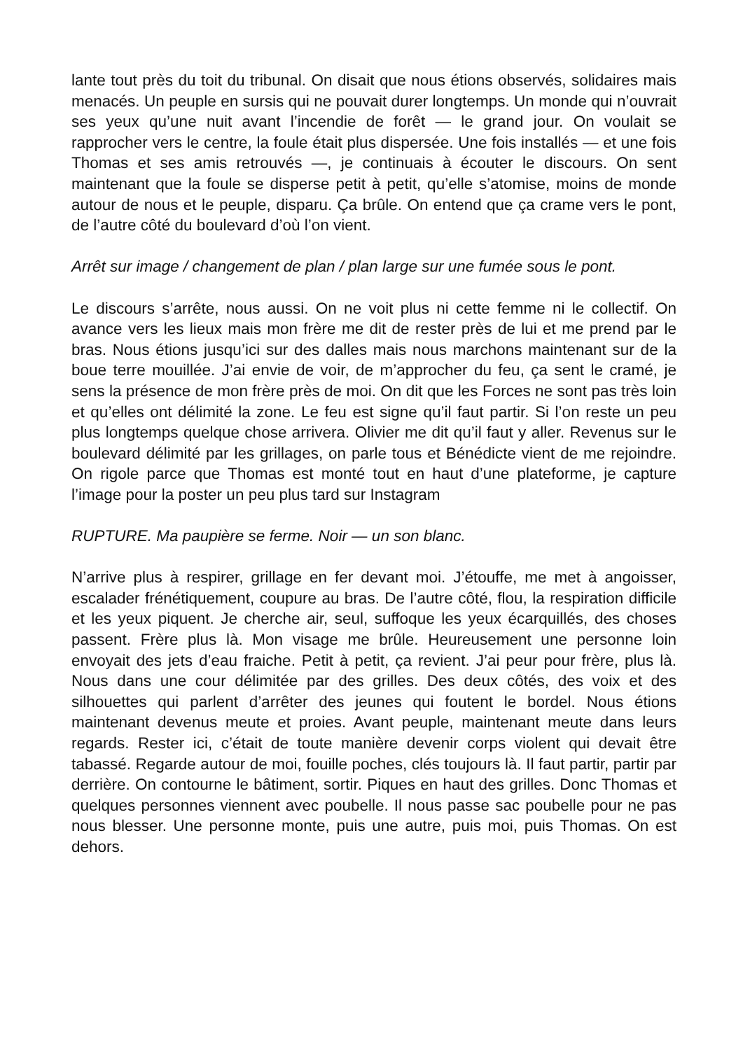lante tout près du toit du tribunal. On disait que nous étions observés, solidaires mais menacés. Un peuple en sursis qui ne pouvait durer longtemps. Un monde qui n’ouvrait ses yeux qu’une nuit avant l’incendie de forêt — le grand jour. On voulait se rapprocher vers le centre, la foule était plus dispersée. Une fois installés — et une fois Thomas et ses amis retrouvés —, je continuais à écouter le discours. On sent maintenant que la foule se disperse petit à petit, qu’elle s’atomise, moins de monde autour de nous et le peuple, disparu. Ça brûle. On entend que ça crame vers le pont, de l’autre côté du boulevard d’où l’on vient.
Arrêt sur image / changement de plan / plan large sur une fumée sous le pont.
Le discours s’arrête, nous aussi. On ne voit plus ni cette femme ni le collectif. On avance vers les lieux mais mon frère me dit de rester près de lui et me prend par le bras. Nous étions jusqu’ici sur des dalles mais nous marchons maintenant sur de la boue terre mouillée. J’ai envie de voir, de m’approcher du feu, ça sent le cramé, je sens la présence de mon frère près de moi. On dit que les Forces ne sont pas très loin et qu’elles ont délimité la zone. Le feu est signe qu’il faut partir. Si l’on reste un peu plus longtemps quelque chose arrivera. Olivier me dit qu’il faut y aller. Revenus sur le boulevard délimité par les grillages, on parle tous et Bénédicte vient de me rejoindre. On rigole parce que Thomas est monté tout en haut d’une plateforme, je capture l’image pour la poster un peu plus tard sur Instagram
RUPTURE. Ma paupière se ferme. Noir — un son blanc.
N’arrive plus à respirer, grillage en fer devant moi. J’étouffe, me met à angoisser, escalader frénétiquement, coupure au bras. De l’autre côté, flou, la respiration difficile et les yeux piquent. Je cherche air, seul, suffoque les yeux écarquillés, des choses passent. Frère plus là. Mon visage me brûle. Heureusement une personne loin envoyait des jets d’eau fraiche. Petit à petit, ça revient. J’ai peur pour frère, plus là. Nous dans une cour délimitée par des grilles. Des deux côtés, des voix et des silhouettes qui parlent d’arrêter des jeunes qui foutent le bordel. Nous étions maintenant devenus meute et proies. Avant peuple, maintenant meute dans leurs regards. Rester ici, c’était de toute manière devenir corps violent qui devait être tabassé. Regarde autour de moi, fouille poches, clés toujours là. Il faut partir, partir par derrière. On contourne le bâtiment, sortir. Piques en haut des grilles. Donc Thomas et quelques personnes viennent avec poubelle. Il nous passe sac poubelle pour ne pas nous blesser. Une personne monte, puis une autre, puis moi, puis Thomas. On est dehors.